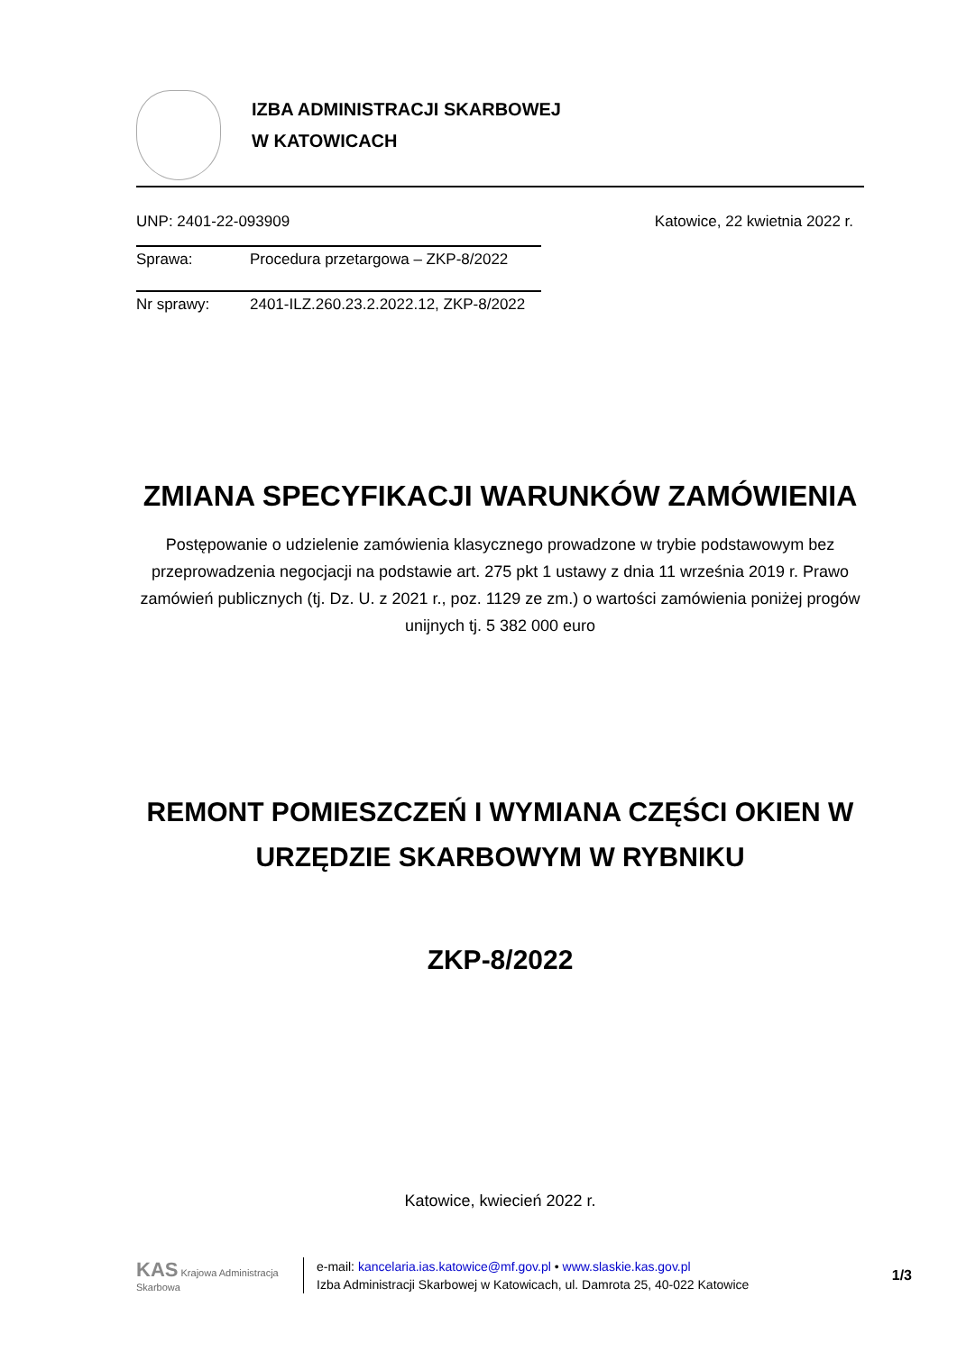IZBA ADMINISTRACJI SKARBOWEJ
W KATOWICACH
UNP: 2401-22-093909 Katowice, 22 kwietnia 2022 r.
Sprawa: Procedura przetargowa – ZKP-8/2022
Nr sprawy: 2401-ILZ.260.23.2.2022.12, ZKP-8/2022
ZMIANA SPECYFIKACJI WARUNKÓW ZAMÓWIENIA
Postępowanie o udzielenie zamówienia klasycznego prowadzone w trybie podstawowym bez przeprowadzenia negocjacji na podstawie art. 275 pkt 1 ustawy z dnia 11 września 2019 r. Prawo zamówień publicznych (tj. Dz. U. z 2021 r., poz. 1129 ze zm.) o wartości zamówienia poniżej progów unijnych tj. 5 382 000 euro
REMONT POMIESZCZEŃ I WYMIANA CZĘŚCI OKIEN W URZĘDZIE SKARBOWYM W RYBNIKU
ZKP-8/2022
Katowice, kwiecień 2022 r.
KAS Krajowa Administracja Skarbowa
e-mail: kancelaria.ias.katowice@mf.gov.pl • www.slaskie.kas.gov.pl
Izba Administracji Skarbowej w Katowicach, ul. Damrota 25, 40-022 Katowice
1/3